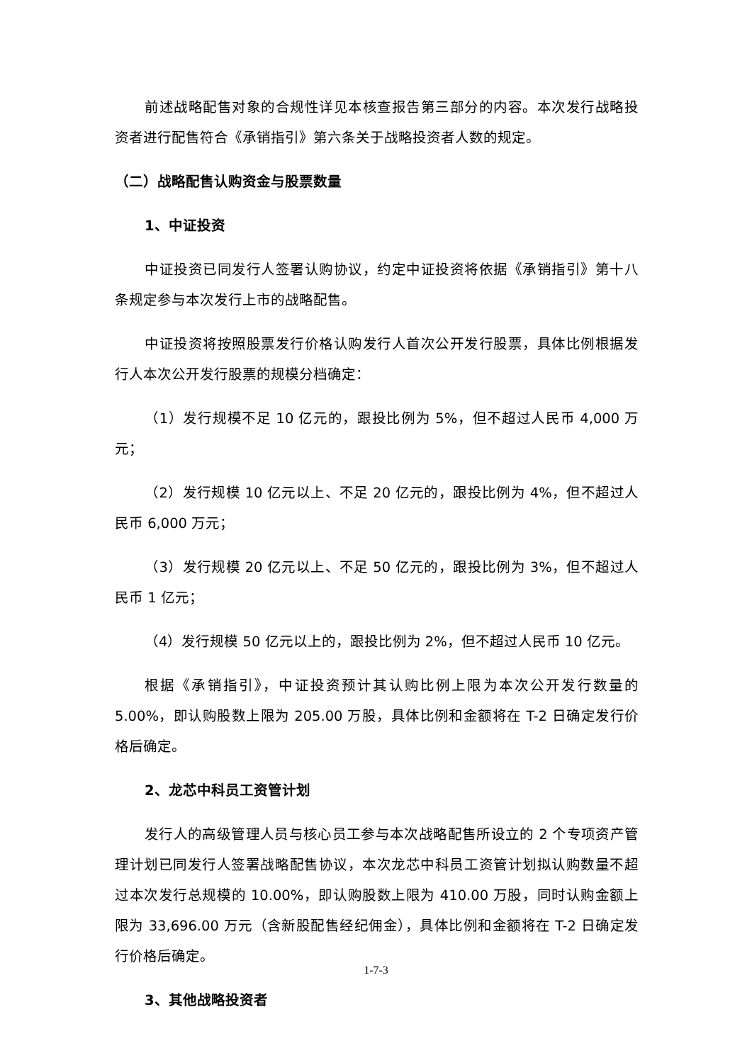前述战略配售对象的合规性详见本核查报告第三部分的内容。本次发行战略投资者进行配售符合《承销指引》第六条关于战略投资者人数的规定。
（二）战略配售认购资金与股票数量
1、中证投资
中证投资已同发行人签署认购协议，约定中证投资将依据《承销指引》第十八条规定参与本次发行上市的战略配售。
中证投资将按照股票发行价格认购发行人首次公开发行股票，具体比例根据发行人本次公开发行股票的规模分档确定：
（1）发行规模不足 10 亿元的，跟投比例为 5%，但不超过人民币 4,000 万元；
（2）发行规模 10 亿元以上、不足 20 亿元的，跟投比例为 4%，但不超过人民币 6,000 万元；
（3）发行规模 20 亿元以上、不足 50 亿元的，跟投比例为 3%，但不超过人民币 1 亿元；
（4）发行规模 50 亿元以上的，跟投比例为 2%，但不超过人民币 10 亿元。
根据《承销指引》，中证投资预计其认购比例上限为本次公开发行数量的 5.00%，即认购股数上限为 205.00 万股，具体比例和金额将在 T-2 日确定发行价格后确定。
2、龙芯中科员工资管计划
发行人的高级管理人员与核心员工参与本次战略配售所设立的 2 个专项资产管理计划已同发行人签署战略配售协议，本次龙芯中科员工资管计划拟认购数量不超过本次发行总规模的 10.00%，即认购股数上限为 410.00 万股，同时认购金额上限为 33,696.00 万元（含新股配售经纪佣金），具体比例和金额将在 T-2 日确定发行价格后确定。
3、其他战略投资者
1-7-3